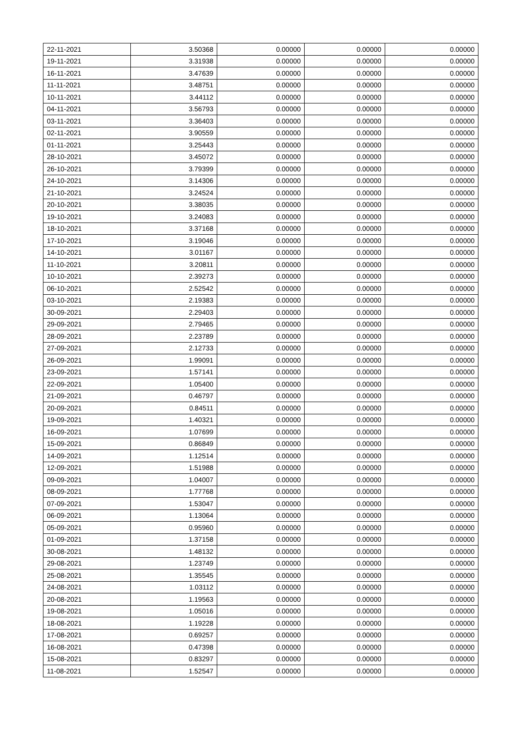| 22-11-2021 | 3.50368 | 0.00000 | 0.00000 | 0.00000 |
| 19-11-2021 | 3.31938 | 0.00000 | 0.00000 | 0.00000 |
| 16-11-2021 | 3.47639 | 0.00000 | 0.00000 | 0.00000 |
| 11-11-2021 | 3.48751 | 0.00000 | 0.00000 | 0.00000 |
| 10-11-2021 | 3.44112 | 0.00000 | 0.00000 | 0.00000 |
| 04-11-2021 | 3.56793 | 0.00000 | 0.00000 | 0.00000 |
| 03-11-2021 | 3.36403 | 0.00000 | 0.00000 | 0.00000 |
| 02-11-2021 | 3.90559 | 0.00000 | 0.00000 | 0.00000 |
| 01-11-2021 | 3.25443 | 0.00000 | 0.00000 | 0.00000 |
| 28-10-2021 | 3.45072 | 0.00000 | 0.00000 | 0.00000 |
| 26-10-2021 | 3.79399 | 0.00000 | 0.00000 | 0.00000 |
| 24-10-2021 | 3.14306 | 0.00000 | 0.00000 | 0.00000 |
| 21-10-2021 | 3.24524 | 0.00000 | 0.00000 | 0.00000 |
| 20-10-2021 | 3.38035 | 0.00000 | 0.00000 | 0.00000 |
| 19-10-2021 | 3.24083 | 0.00000 | 0.00000 | 0.00000 |
| 18-10-2021 | 3.37168 | 0.00000 | 0.00000 | 0.00000 |
| 17-10-2021 | 3.19046 | 0.00000 | 0.00000 | 0.00000 |
| 14-10-2021 | 3.01167 | 0.00000 | 0.00000 | 0.00000 |
| 11-10-2021 | 3.20811 | 0.00000 | 0.00000 | 0.00000 |
| 10-10-2021 | 2.39273 | 0.00000 | 0.00000 | 0.00000 |
| 06-10-2021 | 2.52542 | 0.00000 | 0.00000 | 0.00000 |
| 03-10-2021 | 2.19383 | 0.00000 | 0.00000 | 0.00000 |
| 30-09-2021 | 2.29403 | 0.00000 | 0.00000 | 0.00000 |
| 29-09-2021 | 2.79465 | 0.00000 | 0.00000 | 0.00000 |
| 28-09-2021 | 2.23789 | 0.00000 | 0.00000 | 0.00000 |
| 27-09-2021 | 2.12733 | 0.00000 | 0.00000 | 0.00000 |
| 26-09-2021 | 1.99091 | 0.00000 | 0.00000 | 0.00000 |
| 23-09-2021 | 1.57141 | 0.00000 | 0.00000 | 0.00000 |
| 22-09-2021 | 1.05400 | 0.00000 | 0.00000 | 0.00000 |
| 21-09-2021 | 0.46797 | 0.00000 | 0.00000 | 0.00000 |
| 20-09-2021 | 0.84511 | 0.00000 | 0.00000 | 0.00000 |
| 19-09-2021 | 1.40321 | 0.00000 | 0.00000 | 0.00000 |
| 16-09-2021 | 1.07699 | 0.00000 | 0.00000 | 0.00000 |
| 15-09-2021 | 0.86849 | 0.00000 | 0.00000 | 0.00000 |
| 14-09-2021 | 1.12514 | 0.00000 | 0.00000 | 0.00000 |
| 12-09-2021 | 1.51988 | 0.00000 | 0.00000 | 0.00000 |
| 09-09-2021 | 1.04007 | 0.00000 | 0.00000 | 0.00000 |
| 08-09-2021 | 1.77768 | 0.00000 | 0.00000 | 0.00000 |
| 07-09-2021 | 1.53047 | 0.00000 | 0.00000 | 0.00000 |
| 06-09-2021 | 1.13064 | 0.00000 | 0.00000 | 0.00000 |
| 05-09-2021 | 0.95960 | 0.00000 | 0.00000 | 0.00000 |
| 01-09-2021 | 1.37158 | 0.00000 | 0.00000 | 0.00000 |
| 30-08-2021 | 1.48132 | 0.00000 | 0.00000 | 0.00000 |
| 29-08-2021 | 1.23749 | 0.00000 | 0.00000 | 0.00000 |
| 25-08-2021 | 1.35545 | 0.00000 | 0.00000 | 0.00000 |
| 24-08-2021 | 1.03112 | 0.00000 | 0.00000 | 0.00000 |
| 20-08-2021 | 1.19563 | 0.00000 | 0.00000 | 0.00000 |
| 19-08-2021 | 1.05016 | 0.00000 | 0.00000 | 0.00000 |
| 18-08-2021 | 1.19228 | 0.00000 | 0.00000 | 0.00000 |
| 17-08-2021 | 0.69257 | 0.00000 | 0.00000 | 0.00000 |
| 16-08-2021 | 0.47398 | 0.00000 | 0.00000 | 0.00000 |
| 15-08-2021 | 0.83297 | 0.00000 | 0.00000 | 0.00000 |
| 11-08-2021 | 1.52547 | 0.00000 | 0.00000 | 0.00000 |